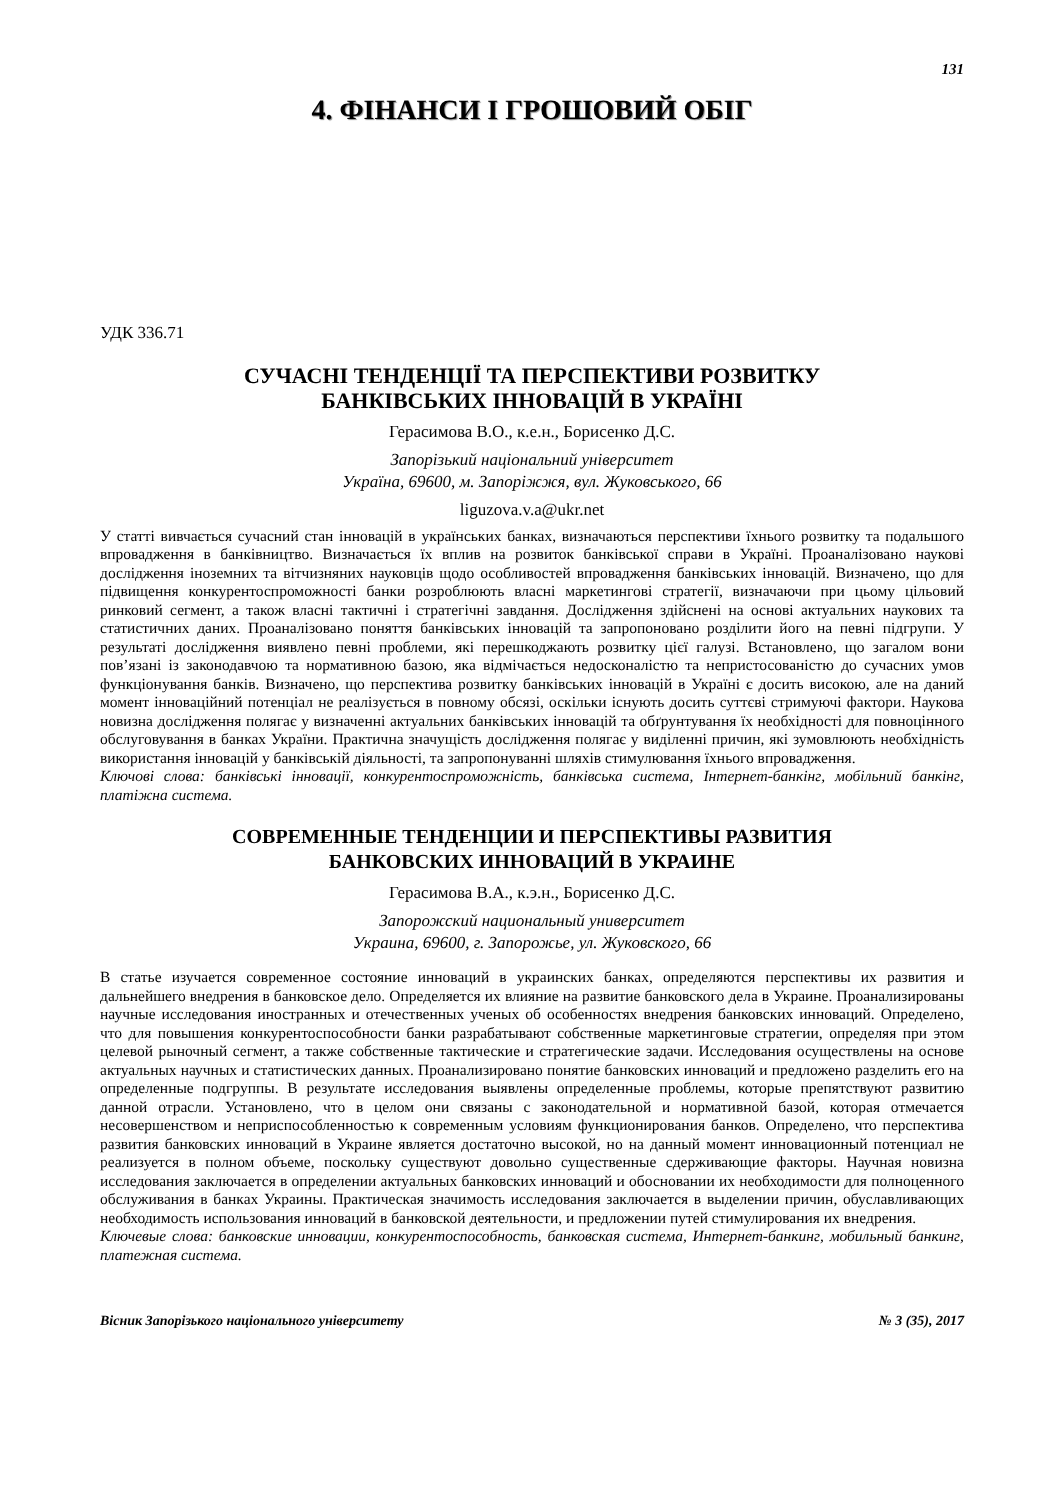131
4. ФІНАНСИ І ГРОШОВИЙ ОБІГ
УДК 336.71
СУЧАСНІ ТЕНДЕНЦІЇ ТА ПЕРСПЕКТИВИ РОЗВИТКУ
БАНКІВСЬКИХ ІННОВАЦІЙ В УКРАЇНІ
Герасимова В.О., к.е.н., Борисенко Д.С.
Запорізький національний університет
Україна, 69600, м. Запоріжжя, вул. Жуковського, 66
liguzova.v.a@ukr.net
У статті вивчається сучасний стан інновацій в українських банках, визначаються перспективи їхнього розвитку та подальшого впровадження в банківництво. Визначається їх вплив на розвиток банківської справи в Україні. Проаналізовано наукові дослідження іноземних та вітчизняних науковців щодо особливостей впровадження банківських інновацій. Визначено, що для підвищення конкурентоспроможності банки розроблюють власні маркетингові стратегії, визначаючи при цьому цільовий ринковий сегмент, а також власні тактичні і стратегічні завдання. Дослідження здійснені на основі актуальних наукових та статистичних даних. Проаналізовано поняття банківських інновацій та запропоновано розділити його на певні підгрупи. У результаті дослідження виявлено певні проблеми, які перешкоджають розвитку цієї галузі. Встановлено, що загалом вони пов’язані із законодавчою та нормативною базою, яка відмічається недосконалістю та непристосованістю до сучасних умов функціонування банків. Визначено, що перспектива розвитку банківських інновацій в Україні є досить високою, але на даний момент інноваційний потенціал не реалізується в повному обсязі, оскільки існують досить суттєві стримуючі фактори. Наукова новизна дослідження полягає у визначенні актуальних банківських інновацій та обґрунтування їх необхідності для повноцінного обслуговування в банках України. Практична значущість дослідження полягає у виділенні причин, які зумовлюють необхідність використання інновацій у банківській діяльності, та запропонуванні шляхів стимулювання їхнього впровадження.
Ключові слова: банківські інновації, конкурентоспроможність, банківська система, Інтернет-банкінг, мобільний банкінг, платіжна система.
СОВРЕМЕННЫЕ ТЕНДЕНЦИИ И ПЕРСПЕКТИВЫ РАЗВИТИЯ
БАНКОВСКИХ ИННОВАЦИЙ В УКРАИНЕ
Герасимова В.А., к.э.н., Борисенко Д.С.
Запорожский национальный университет
Украина, 69600, г. Запорожье, ул. Жуковского, 66
В статье изучается современное состояние инноваций в украинских банках, определяются перспективы их развития и дальнейшего внедрения в банковское дело. Определяется их влияние на развитие банковского дела в Украине. Проанализированы научные исследования иностранных и отечественных ученых об особенностях внедрения банковских инноваций. Определено, что для повышения конкурентоспособности банки разрабатывают собственные маркетинговые стратегии, определяя при этом целевой рыночный сегмент, а также собственные тактические и стратегические задачи. Исследования осуществлены на основе актуальных научных и статистических данных. Проанализировано понятие банковских инноваций и предложено разделить его на определенные подгруппы. В результате исследования выявлены определенные проблемы, которые препятствуют развитию данной отрасли. Установлено, что в целом они связаны с законодательной и нормативной базой, которая отмечается несовершенством и неприспособленностью к современным условиям функционирования банков. Определено, что перспектива развития банковских инноваций в Украине является достаточно высокой, но на данный момент инновационный потенциал не реализуется в полном объеме, поскольку существуют довольно существенные сдерживающие факторы. Научная новизна исследования заключается в определении актуальных банковских инноваций и обосновании их необходимости для полноценного обслуживания в банках Украины. Практическая значимость исследования заключается в выделении причин, обуславливающих необходимость использования инноваций в банковской деятельности, и предложении путей стимулирования их внедрения.
Ключевые слова: банковские инновации, конкурентоспособность, банковская система, Интернет-банкинг, мобильный банкинг, платежная система.
Вісник Запорізького національного університету № 3 (35), 2017